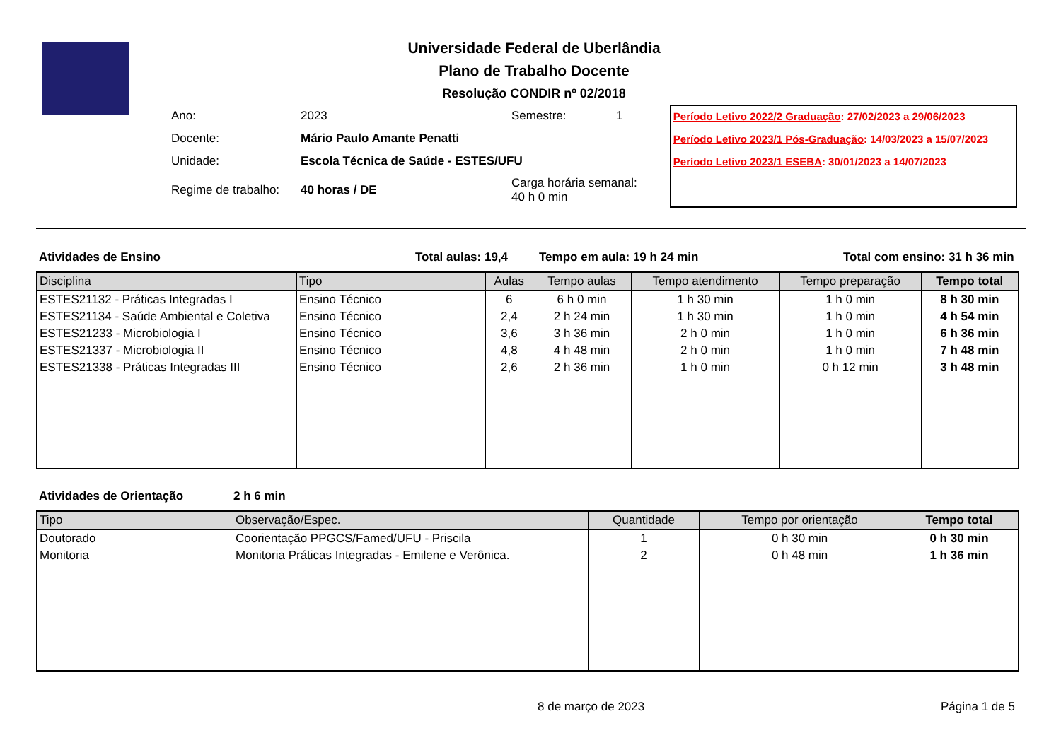Universidade Federal de Uberlândia
Plano de Trabalho Docente
Resolução CONDIR nº 02/2018
| Ano: | 2023 | Semestre: | 1 |
| Docente: | Mário Paulo Amante Penatti | | |
| Unidade: | Escola Técnica de Saúde - ESTES/UFU | | |
| Regime de trabalho: | 40 horas / DE | Carga horária semanal: 40 h 0 min | |
Período Letivo 2022/2 Graduação: 27/02/2023 a 29/06/2023
Período Letivo 2023/1 Pós-Graduação: 14/03/2023 a 15/07/2023
Período Letivo 2023/1 ESEBA: 30/01/2023 a 14/07/2023
Atividades de Ensino Total aulas: 19,4 Tempo em aula: 19 h 24 min Total com ensino: 31 h 36 min
| Disciplina | Tipo | Aulas | Tempo aulas | Tempo atendimento | Tempo preparação | Tempo total |
| --- | --- | --- | --- | --- | --- | --- |
| ESTES21132 - Práticas Integradas I | Ensino Técnico | 6 | 6 h 0 min | 1 h 30 min | 1 h 0 min | 8 h 30 min |
| ESTES21134 - Saúde Ambiental e Coletiva | Ensino Técnico | 2,4 | 2 h 24 min | 1 h 30 min | 1 h 0 min | 4 h 54 min |
| ESTES21233 - Microbiologia I | Ensino Técnico | 3,6 | 3 h 36 min | 2 h 0 min | 1 h 0 min | 6 h 36 min |
| ESTES21337 - Microbiologia II | Ensino Técnico | 4,8 | 4 h 48 min | 2 h 0 min | 1 h 0 min | 7 h 48 min |
| ESTES21338 - Práticas Integradas III | Ensino Técnico | 2,6 | 2 h 36 min | 1 h 0 min | 0 h 12 min | 3 h 48 min |
Atividades de Orientação 2 h 6 min
| Tipo | Observação/Espec. | Quantidade | Tempo por orientação | Tempo total |
| --- | --- | --- | --- | --- |
| Doutorado | Coorientação PPGCS/Famed/UFU - Priscila | 1 | 0 h 30 min | 0 h 30 min |
| Monitoria | Monitoria Práticas Integradas - Emilene e Verônica. | 2 | 0 h 48 min | 1 h 36 min |
8 de março de 2023 Página 1 de 5